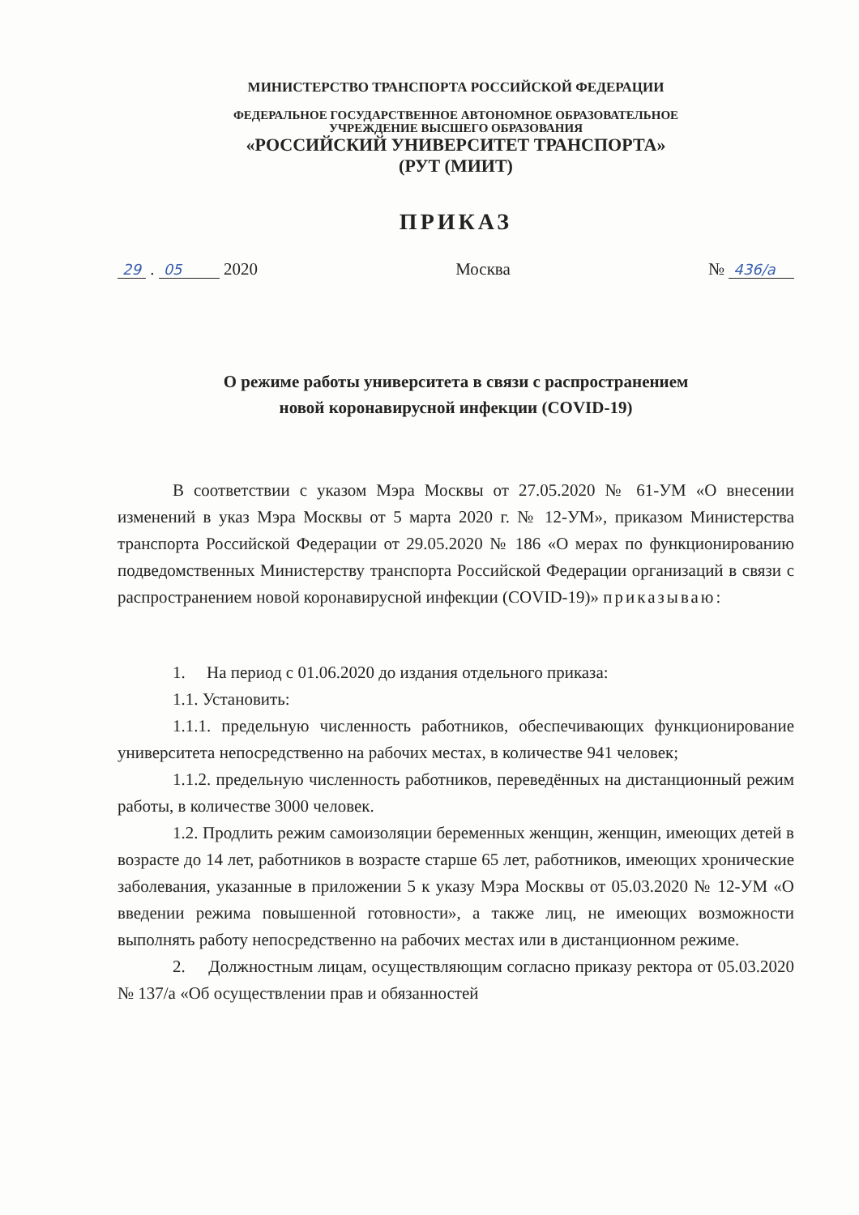МИНИСТЕРСТВО ТРАНСПОРТА РОССИЙСКОЙ ФЕДЕРАЦИИ
ФЕДЕРАЛЬНОЕ ГОСУДАРСТВЕННОЕ АВТОНОМНОЕ ОБРАЗОВАТЕЛЬНОЕ
УЧРЕЖДЕНИЕ ВЫСШЕГО ОБРАЗОВАНИЯ
«РОССИЙСКИЙ УНИВЕРСИТЕТ ТРАНСПОРТА»
(РУТ (МИИТ)
ПРИКАЗ
29 . 05 2020 Москва № 436/а
О режиме работы университета в связи с распространением
новой коронавирусной инфекции (COVID-19)
В соответствии с указом Мэра Москвы от 27.05.2020 № 61-УМ «О внесении изменений в указ Мэра Москвы от 5 марта 2020 г. № 12-УМ», приказом Министерства транспорта Российской Федерации от 29.05.2020 № 186 «О мерах по функционированию подведомственных Министерству транспорта Российской Федерации организаций в связи с распространением новой коронавирусной инфекции (COVID-19)» приказываю:
1. На период с 01.06.2020 до издания отдельного приказа:
1.1. Установить:
1.1.1. предельную численность работников, обеспечивающих функционирование университета непосредственно на рабочих местах, в количестве 941 человек;
1.1.2. предельную численность работников, переведённых на дистанционный режим работы, в количестве 3000 человек.
1.2. Продлить режим самоизоляции беременных женщин, женщин, имеющих детей в возрасте до 14 лет, работников в возрасте старше 65 лет, работников, имеющих хронические заболевания, указанные в приложении 5 к указу Мэра Москвы от 05.03.2020 № 12-УМ «О введении режима повышенной готовности», а также лиц, не имеющих возможности выполнять работу непосредственно на рабочих местах или в дистанционном режиме.
2. Должностным лицам, осуществляющим согласно приказу ректора от 05.03.2020 № 137/а «Об осуществлении прав и обязанностей